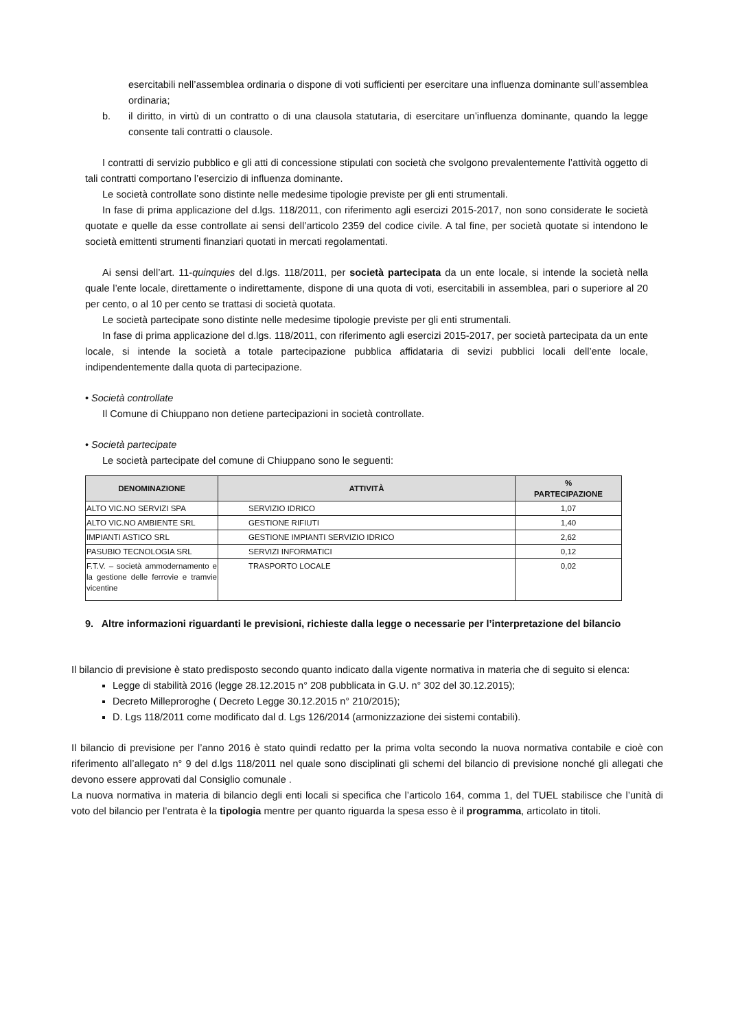esercitabili nell’assemblea ordinaria o dispone di voti sufficienti per esercitare una influenza dominante sull’assemblea ordinaria;
b. il diritto, in virtù di un contratto o di una clausola statutaria, di esercitare un’influenza dominante, quando la legge consente tali contratti o clausole.
I contratti di servizio pubblico e gli atti di concessione stipulati con società che svolgono prevalentemente l’attività oggetto di tali contratti comportano l’esercizio di influenza dominante.
Le società controllate sono distinte nelle medesime tipologie previste per gli enti strumentali.
In fase di prima applicazione del d.lgs. 118/2011, con riferimento agli esercizi 2015-2017, non sono considerate le società quotate e quelle da esse controllate ai sensi dell’articolo 2359 del codice civile. A tal fine, per società quotate si intendono le società emittenti strumenti finanziari quotati in mercati regolamentati.
Ai sensi dell’art. 11-quinquies del d.lgs. 118/2011, per società partecipata da un ente locale, si intende la società nella quale l’ente locale, direttamente o indirettamente, dispone di una quota di voti, esercitabili in assemblea, pari o superiore al 20 per cento, o al 10 per cento se trattasi di società quotata.
Le società partecipate sono distinte nelle medesime tipologie previste per gli enti strumentali.
In fase di prima applicazione del d.lgs. 118/2011, con riferimento agli esercizi 2015-2017, per società partecipata da un ente locale, si intende la società a totale partecipazione pubblica affidataria di sevizi pubblici locali dell’ente locale, indipendentemente dalla quota di partecipazione.
• Società controllate
Il Comune di Chiuppano non detiene partecipazioni in società controllate.
• Società partecipate
Le società partecipate del comune di Chiuppano sono le seguenti:
| DENOMINAZIONE | ATTIVITÀ | % PARTECIPAZIONE |
| --- | --- | --- |
| ALTO VIC.NO SERVIZI SPA | SERVIZIO IDRICO | 1,07 |
| ALTO VIC.NO AMBIENTE SRL | GESTIONE RIFIUTI | 1,40 |
| IMPIANTI ASTICO SRL | GESTIONE IMPIANTI SERVIZIO IDRICO | 2,62 |
| PASUBIO TECNOLOGIA SRL | SERVIZI INFORMATICI | 0,12 |
| F.T.V. – società ammodernamento e la gestione delle ferrovie e tramvie vicentine | TRASPORTO LOCALE | 0,02 |
9. Altre informazioni riguardanti le previsioni, richieste dalla legge o necessarie per l’interpretazione del bilancio
Il bilancio di previsione è stato predisposto secondo quanto indicato dalla vigente normativa in materia che di seguito si elenca:
Legge di stabilità 2016 (legge 28.12.2015 n° 208 pubblicata in G.U. n° 302 del 30.12.2015);
Decreto Milleproroghe ( Decreto Legge 30.12.2015 n° 210/2015);
D. Lgs 118/2011 come modificato dal d. Lgs 126/2014 (armonizzazione dei sistemi contabili).
Il bilancio di previsione per l’anno 2016 è stato quindi redatto per la prima volta secondo la nuova normativa contabile e cioè con riferimento all’allegato n° 9 del d.lgs 118/2011 nel quale sono disciplinati gli schemi del bilancio di previsione nonché gli allegati che devono essere approvati dal Consiglio comunale .
La nuova normativa in materia di bilancio degli enti locali si specifica che l’articolo 164, comma 1, del TUEL stabilisce che l’unità di voto del bilancio per l’entrata è la tipologia mentre per quanto riguarda la spesa esso è il programma, articolato in titoli.